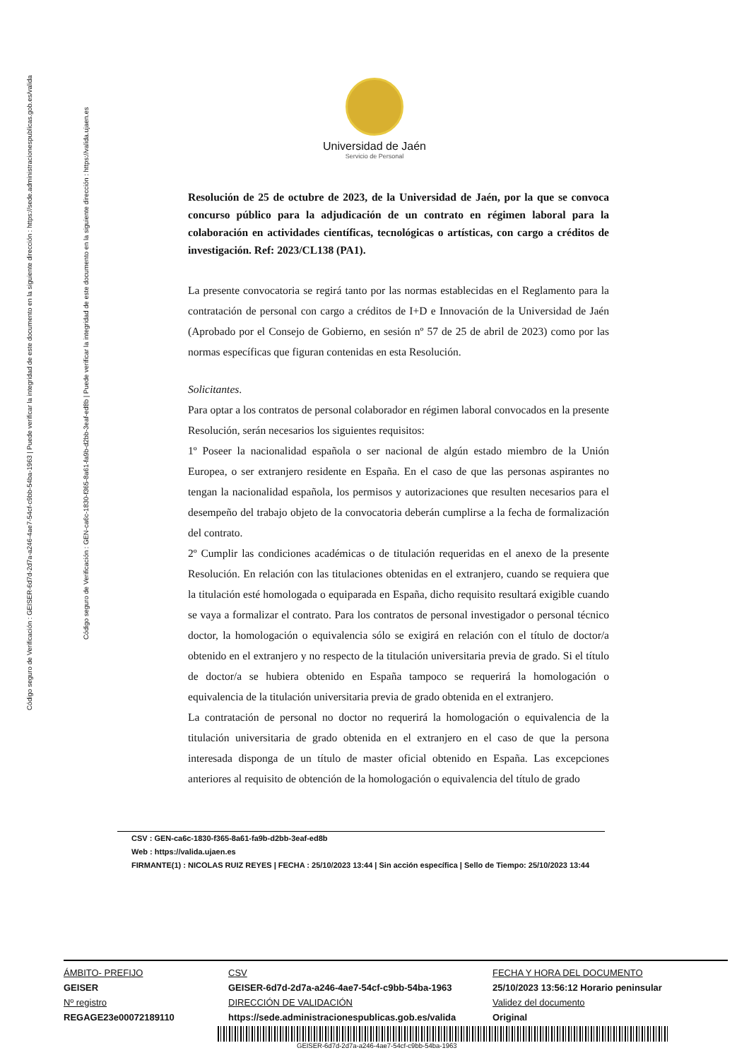Código seguro de Verificación : GEISER-6d7d-2d7a-a246-4ae7-54cf-c9bb-54ba-1963 | Puede verificar la integridad de este documento en la siguiente dirección : https://sede.administracionespublicas.gob.es/valida
Código seguro de Verificación : GEN-ca6c-1830-f365-8a61-fa9b-d2bb-3eaf-ed8b | Puede verificar la integridad de este documento en la siguiente dirección : https://valida.ujaen.es
Universidad de Jaén
Servicio de Personal
Resolución de 25 de octubre de 2023, de la Universidad de Jaén, por la que se convoca concurso público para la adjudicación de un contrato en régimen laboral para la colaboración en actividades científicas, tecnológicas o artísticas, con cargo a créditos de investigación. Ref: 2023/CL138 (PA1).
La presente convocatoria se regirá tanto por las normas establecidas en el Reglamento para la contratación de personal con cargo a créditos de I+D e Innovación de la Universidad de Jaén (Aprobado por el Consejo de Gobierno, en sesión nº 57 de 25 de abril de 2023) como por las normas específicas que figuran contenidas en esta Resolución.
Solicitantes.
Para optar a los contratos de personal colaborador en régimen laboral convocados en la presente Resolución, serán necesarios los siguientes requisitos:
1º Poseer la nacionalidad española o ser nacional de algún estado miembro de la Unión Europea, o ser extranjero residente en España. En el caso de que las personas aspirantes no tengan la nacionalidad española, los permisos y autorizaciones que resulten necesarios para el desempeño del trabajo objeto de la convocatoria deberán cumplirse a la fecha de formalización del contrato.
2º Cumplir las condiciones académicas o de titulación requeridas en el anexo de la presente Resolución. En relación con las titulaciones obtenidas en el extranjero, cuando se requiera que la titulación esté homologada o equiparada en España, dicho requisito resultará exigible cuando se vaya a formalizar el contrato. Para los contratos de personal investigador o personal técnico doctor, la homologación o equivalencia sólo se exigirá en relación con el título de doctor/a obtenido en el extranjero y no respecto de la titulación universitaria previa de grado. Si el título de doctor/a se hubiera obtenido en España tampoco se requerirá la homologación o equivalencia de la titulación universitaria previa de grado obtenida en el extranjero.
La contratación de personal no doctor no requerirá la homologación o equivalencia de la titulación universitaria de grado obtenida en el extranjero en el caso de que la persona interesada disponga de un título de master oficial obtenido en España. Las excepciones anteriores al requisito de obtención de la homologación o equivalencia del título de grado
CSV : GEN-ca6c-1830-f365-8a61-fa9b-d2bb-3eaf-ed8b
Web : https://valida.ujaen.es
FIRMANTE(1) : NICOLAS RUIZ REYES | FECHA : 25/10/2023 13:44 | Sin acción específica | Sello de Tiempo: 25/10/2023 13:44
ÁMBITO- PREFIJO
GEISER
Nº registro
REGAGE23e00072189110
CSV
GEISER-6d7d-2d7a-a246-4ae7-54cf-c9bb-54ba-1963
DIRECCIÓN DE VALIDACIÓN
https://sede.administracionespublicas.gob.es/valida
FECHA Y HORA DEL DOCUMENTO
25/10/2023 13:56:12 Horario peninsular
Validez del documento
Original
GEISER-6d7d-2d7a-a246-4ae7-54cf-c9bb-54ba-1963